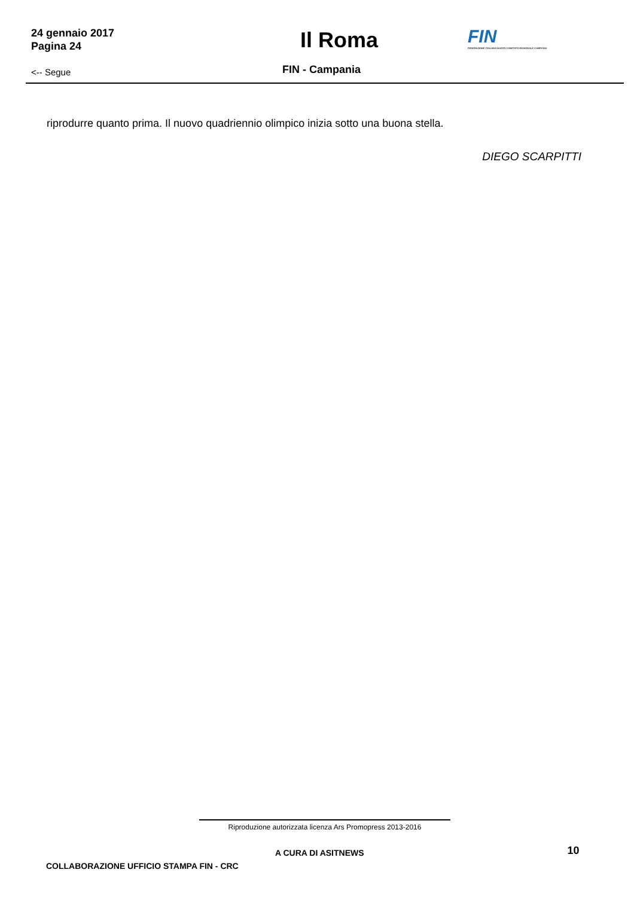24 gennaio 2017
Pagina 24
Il Roma
FIN
FEDERAZIONE ITALIANA NUOTO COMITATO REGIONALE CAMPANIA
<-- Segue
FIN - Campania
riprodurre quanto prima. Il nuovo quadriennio olimpico inizia sotto una buona stella.
DIEGO SCARPITTI
Riproduzione autorizzata licenza Ars Promopress 2013-2016
A CURA DI ASITNEWS
10
COLLABORAZIONE UFFICIO STAMPA FIN - CRC